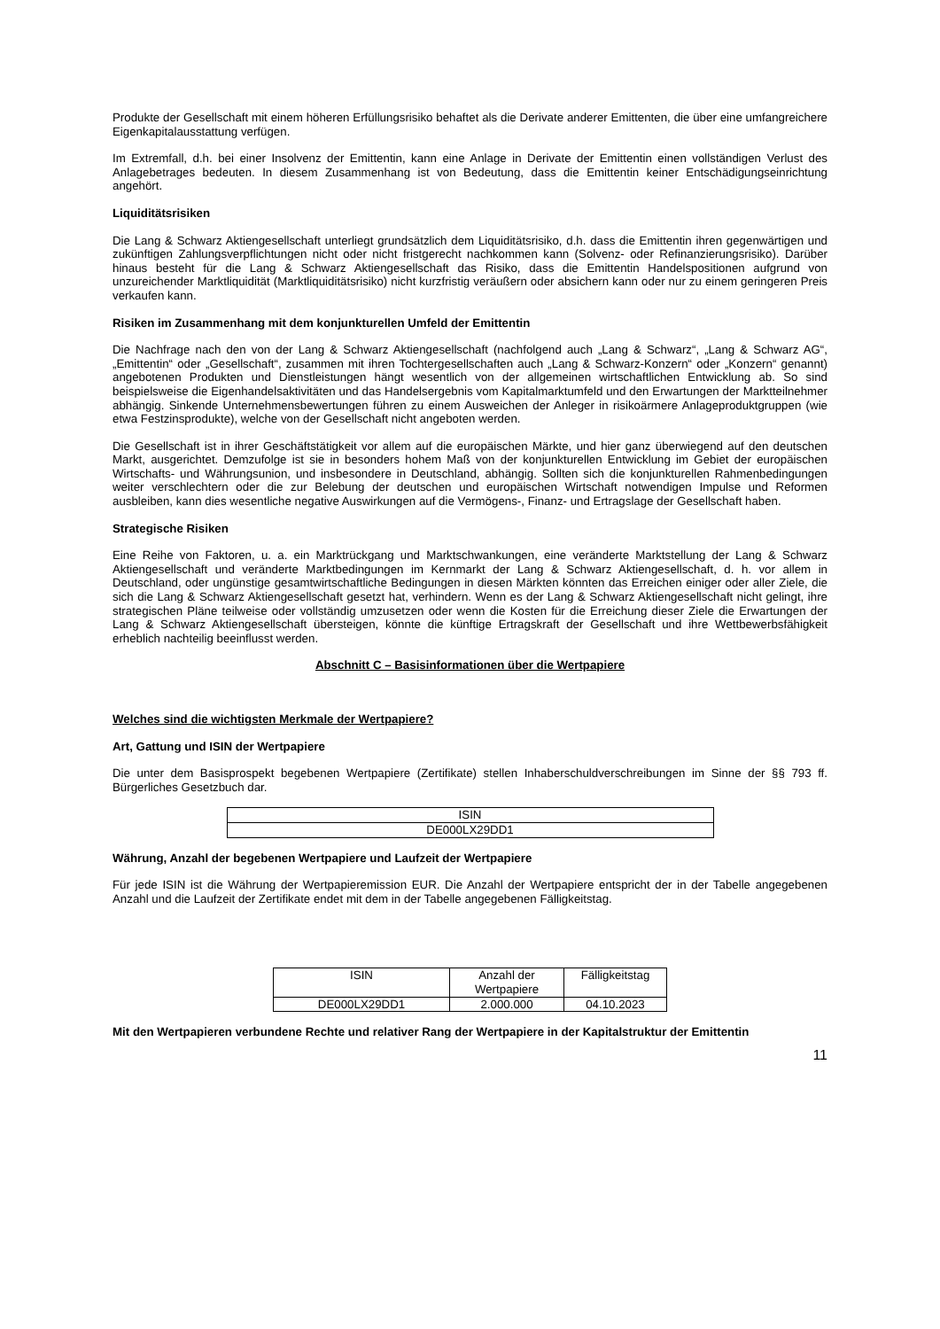Produkte der Gesellschaft mit einem höheren Erfüllungsrisiko behaftet als die Derivate anderer Emittenten, die über eine umfangreichere Eigenkapitalausstattung verfügen.
Im Extremfall, d.h. bei einer Insolvenz der Emittentin, kann eine Anlage in Derivate der Emittentin einen vollständigen Verlust des Anlagebetrages bedeuten. In diesem Zusammenhang ist von Bedeutung, dass die Emittentin keiner Entschädigungseinrichtung angehört.
Liquiditätsrisiken
Die Lang & Schwarz Aktiengesellschaft unterliegt grundsätzlich dem Liquiditätsrisiko, d.h. dass die Emittentin ihren gegenwärtigen und zukünftigen Zahlungsverpflichtungen nicht oder nicht fristgerecht nachkommen kann (Solvenz- oder Refinanzierungsrisiko). Darüber hinaus besteht für die Lang & Schwarz Aktiengesellschaft das Risiko, dass die Emittentin Handelspositionen aufgrund von unzureichender Marktliquidität (Marktliquiditätsrisiko) nicht kurzfristig veräußern oder absichern kann oder nur zu einem geringeren Preis verkaufen kann.
Risiken im Zusammenhang mit dem konjunkturellen Umfeld der Emittentin
Die Nachfrage nach den von der Lang & Schwarz Aktiengesellschaft (nachfolgend auch „Lang & Schwarz“, „Lang & Schwarz AG“, „Emittentin“ oder „Gesellschaft“, zusammen mit ihren Tochtergesellschaften auch „Lang & Schwarz-Konzern“ oder „Konzern“ genannt) angebotenen Produkten und Dienstleistungen hängt wesentlich von der allgemeinen wirtschaftlichen Entwicklung ab. So sind beispielsweise die Eigenhandelsaktivitäten und das Handelsergebnis vom Kapitalmarktumfeld und den Erwartungen der Marktteilnehmer abhängig. Sinkende Unternehmensbewertungen führen zu einem Ausweichen der Anleger in risikoärmere Anlageproduktgruppen (wie etwa Festzinsprodukte), welche von der Gesellschaft nicht angeboten werden.
Die Gesellschaft ist in ihrer Geschäftstätigkeit vor allem auf die europäischen Märkte, und hier ganz überwiegend auf den deutschen Markt, ausgerichtet. Demzufolge ist sie in besonders hohem Maß von der konjunkturellen Entwicklung im Gebiet der europäischen Wirtschafts- und Währungsunion, und insbesondere in Deutschland, abhängig. Sollten sich die konjunkturellen Rahmenbedingungen weiter verschlechtern oder die zur Belebung der deutschen und europäischen Wirtschaft notwendigen Impulse und Reformen ausbleiben, kann dies wesentliche negative Auswirkungen auf die Vermögens-, Finanz- und Ertragslage der Gesellschaft haben.
Strategische Risiken
Eine Reihe von Faktoren, u. a. ein Marktrückgang und Marktschwankungen, eine veränderte Marktstellung der Lang & Schwarz Aktiengesellschaft und veränderte Marktbedingungen im Kernmarkt der Lang & Schwarz Aktiengesellschaft, d. h. vor allem in Deutschland, oder ungünstige gesamtwirtschaftliche Bedingungen in diesen Märkten könnten das Erreichen einiger oder aller Ziele, die sich die Lang & Schwarz Aktiengesellschaft gesetzt hat, verhindern. Wenn es der Lang & Schwarz Aktiengesellschaft nicht gelingt, ihre strategischen Pläne teilweise oder vollständig umzusetzen oder wenn die Kosten für die Erreichung dieser Ziele die Erwartungen der Lang & Schwarz Aktiengesellschaft übersteigen, könnte die künftige Ertragskraft der Gesellschaft und ihre Wettbewerbsfähigkeit erheblich nachteilig beeinflusst werden.
Abschnitt C – Basisinformationen über die Wertpapiere
Welches sind die wichtigsten Merkmale der Wertpapiere?
Art, Gattung und ISIN der Wertpapiere
Die unter dem Basisprospekt begebenen Wertpapiere (Zertifikate) stellen Inhaberschuldverschreibungen im Sinne der §§ 793 ff. Bürgerliches Gesetzbuch dar.
| ISIN |
| DE000LX29DD1 |
Währung, Anzahl der begebenen Wertpapiere und Laufzeit der Wertpapiere
Für jede ISIN ist die Währung der Wertpapieremission EUR. Die Anzahl der Wertpapiere entspricht der in der Tabelle angegebenen Anzahl und die Laufzeit der Zertifikate endet mit dem in der Tabelle angegebenen Fälligkeitstag.
| ISIN | Anzahl der Wertpapiere | Fälligkeitstag |
| DE000LX29DD1 | 2.000.000 | 04.10.2023 |
Mit den Wertpapieren verbundene Rechte und relativer Rang der Wertpapiere in der Kapitalstruktur der Emittentin
11